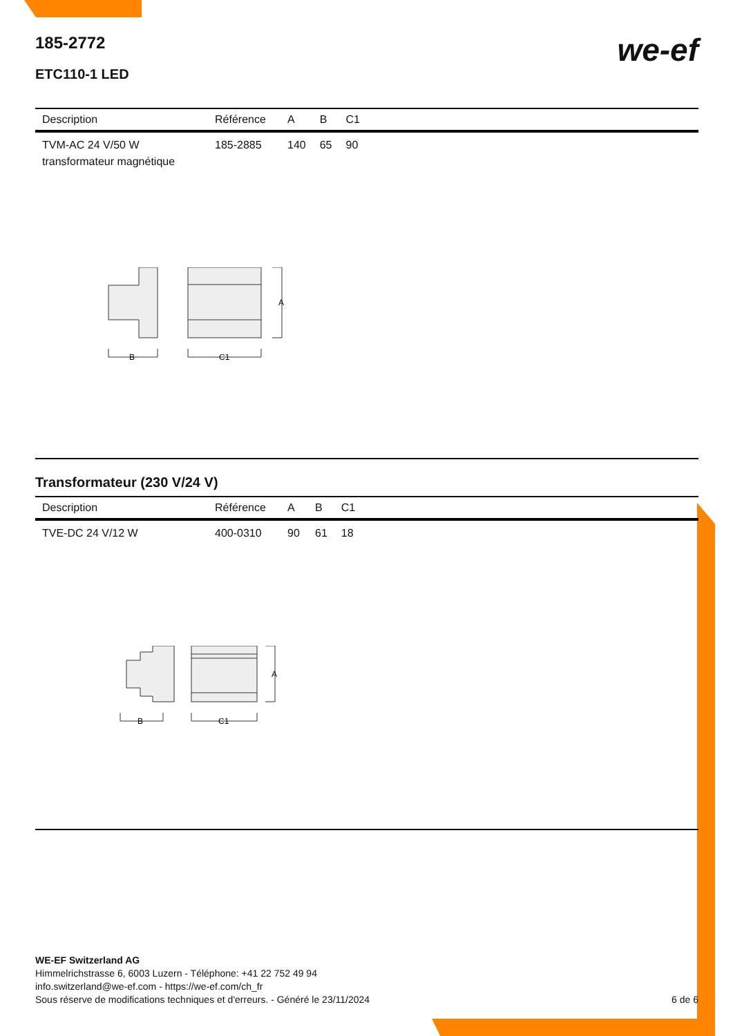185-2772
ETC110-1 LED
we-ef
| Description | Référence | A | B | C1 |
| --- | --- | --- | --- | --- |
| TVM-AC 24 V/50 W transformateur magnétique | 185-2885 | 140 | 65 | 90 |
A
B
C1
Transformateur (230 V/24 V)
| Description | Référence | A | B | C1 |
| --- | --- | --- | --- | --- |
| TVE-DC 24 V/12 W | 400-0310 | 90 | 61 | 18 |
A
B
C1
WE-EF Switzerland AG
Himmelrichstrasse 6, 6003 Luzern - Téléphone: +41 22 752 49 94
info.switzerland@we-ef.com - https://we-ef.com/ch_fr
Sous réserve de modifications techniques et d'erreurs. - Généré le 23/11/2024 6 de 6